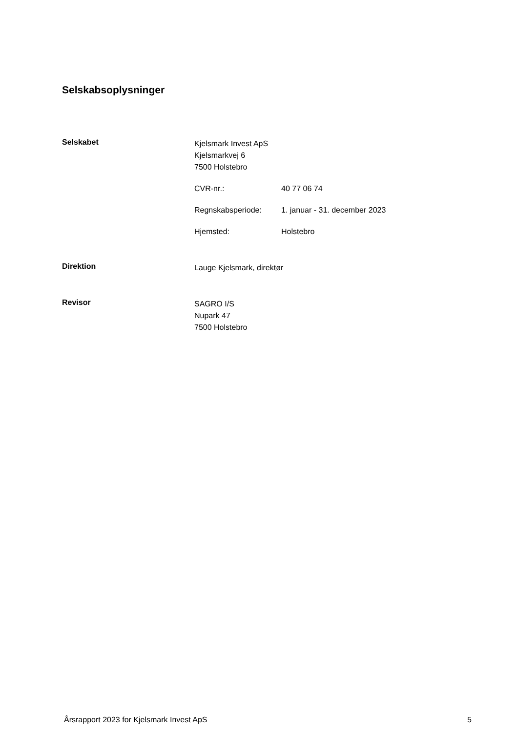Selskabsoplysninger
Selskabet
Kjelsmark Invest ApS
Kjelsmarkvej 6
7500 Holstebro
CVR-nr.: 40 77 06 74
Regnskabsperiode: 1. januar - 31. december 2023
Hjemsted: Holstebro
Direktion
Lauge Kjelsmark, direktør
Revisor
SAGRO I/S
Nupark 47
7500 Holstebro
Årsrapport 2023 for Kjelsmark Invest ApS 5